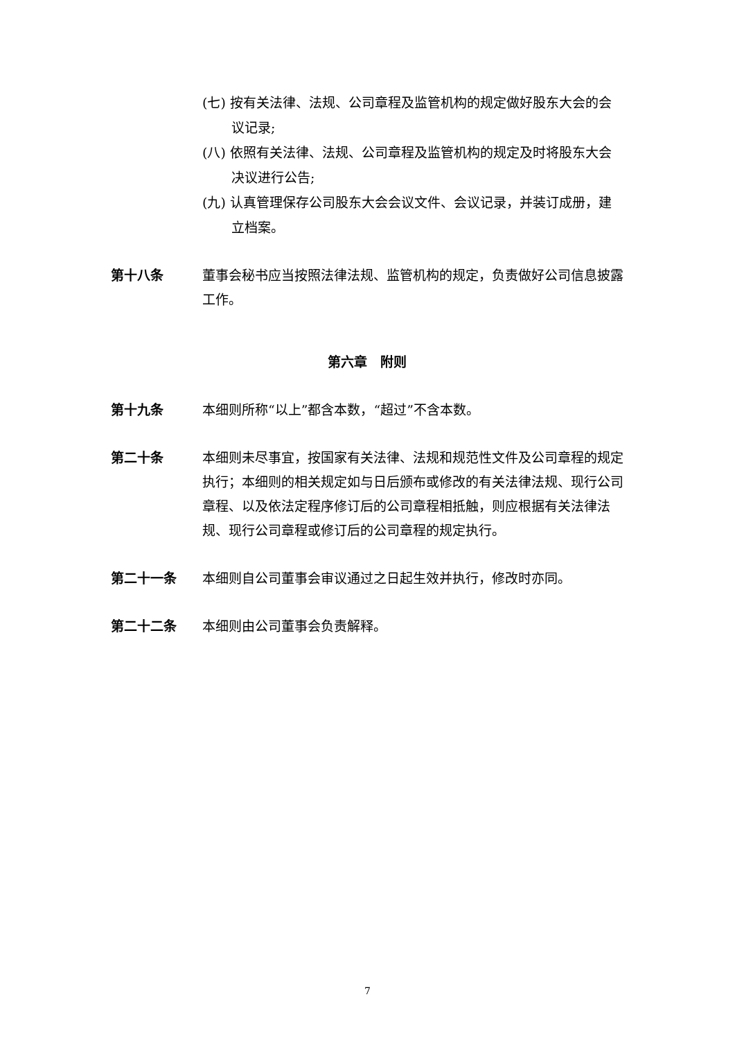(七) 按有关法律、法规、公司章程及监管机构的规定做好股东大会的会议记录;
(八) 依照有关法律、法规、公司章程及监管机构的规定及时将股东大会决议进行公告;
(九) 认真管理保存公司股东大会会议文件、会议记录，并装订成册，建立档案。
第十八条 董事会秘书应当按照法律法规、监管机构的规定，负责做好公司信息披露工作。
第六章　附则
第十九条 本细则所称“以上”都含本数，“超过”不含本数。
第二十条 本细则未尽事宜，按国家有关法律、法规和规范性文件及公司章程的规定执行；本细则的相关规定如与日后颁布或修改的有关法律法规、现行公司章程、以及依法定程序修订后的公司章程相抵触，则应根据有关法律法规、现行公司章程或修订后的公司章程的规定执行。
第二十一条 本细则自公司董事会审议通过之日起生效并执行，修改时亦同。
第二十二条 本细则由公司董事会负责解释。
7